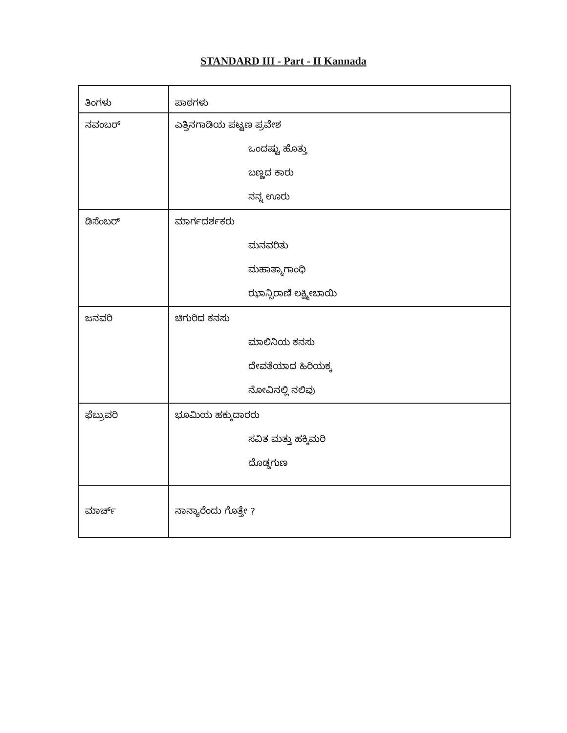STANDARD III - Part - II Kannada
| ತಿಂಗಳು | ಪಾಠಗಳು |
| ನವಂಬರ್ | ಎತ್ತಿನಗಾಡಿಯ ಪಟ್ಟಣ ಪ್ರವೇಶ ಒಂದಷ್ಟು ಹೊತ್ತು ಬಣ್ಣದ ಕಾರು ನನ್ನ ಊರು |
| ಡಿಸೆಂಬರ್ | ಮಾರ್ಗದರ್ಶಕರು ಮನವರಿತು ಮಹಾತ್ಮಾಗಾಂಧಿ ಝಾನ್ಸಿರಾಣಿ ಲಕ್ಷ್ಮೀಬಾಯಿ |
| ಜನವರಿ | ಚಿಗುರಿದ ಕನಸು ಮಾಲಿನಿಯ ಕನಸು ದೇವತೆಯಾದ ಹಿರಿಯಕ್ಕ ನೋವಿನಲ್ಲಿ ನಲಿವು |
| ಫೆಬ್ರುವರಿ | ಭೂಮಿಯ ಹಕ್ಕುದಾರರು ಸವಿತ ಮತ್ತು ಹಕ್ಕಿಮರಿ ದೊಡ್ಡಗುಣ |
| ಮಾರ್ಚ್ | ನಾನ್ಯಾರೆಂದು ಗೊತ್ತೇ ? |